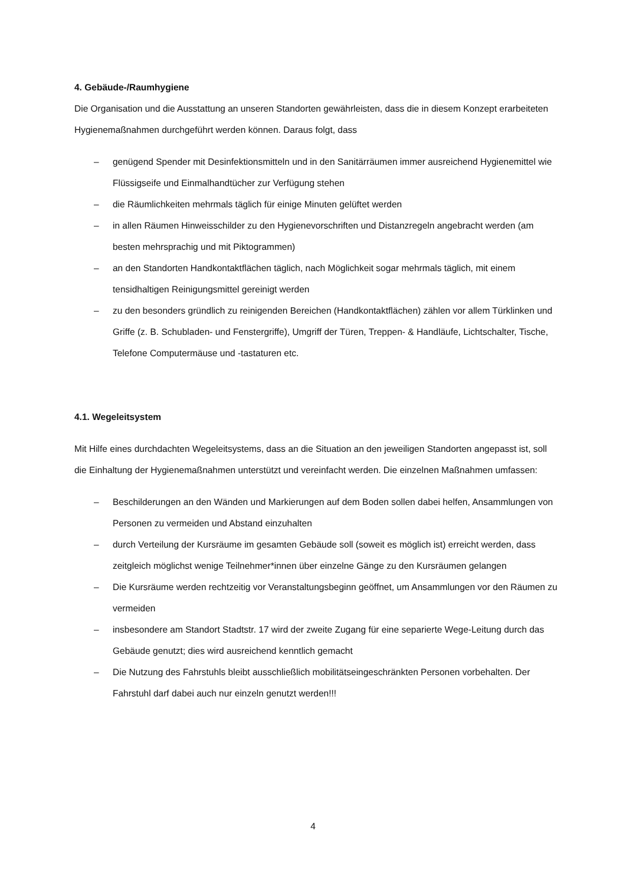4. Gebäude-/Raumhygiene
Die Organisation und die Ausstattung an unseren Standorten gewährleisten, dass die in diesem Konzept erarbeiteten Hygienemaßnahmen durchgeführt werden können. Daraus folgt, dass
– genügend Spender mit Desinfektionsmitteln und in den Sanitärräumen immer ausreichend Hygienemittel wie Flüssigseife und Einmalhandtücher zur Verfügung stehen
– die Räumlichkeiten mehrmals täglich für einige Minuten gelüftet werden
– in allen Räumen Hinweisschilder zu den Hygienevorschriften und Distanzregeln angebracht werden (am besten mehrsprachig und mit Piktogrammen)
– an den Standorten Handkontaktflächen täglich, nach Möglichkeit sogar mehrmals täglich, mit einem tensidhaltigen Reinigungsmittel gereinigt werden
– zu den besonders gründlich zu reinigenden Bereichen (Handkontaktflächen) zählen vor allem Türklinken und Griffe (z. B. Schubladen- und Fenstergriffe), Umgriff der Türen, Treppen- & Handläufe, Lichtschalter, Tische, Telefone Computermäuse und -tastaturen etc.
4.1. Wegeleitsystem
Mit Hilfe eines durchdachten Wegeleitsystems, dass an die Situation an den jeweiligen Standorten angepasst ist, soll die Einhaltung der Hygienemaßnahmen unterstützt und vereinfacht werden. Die einzelnen Maßnahmen umfassen:
– Beschilderungen an den Wänden und Markierungen auf dem Boden sollen dabei helfen, Ansammlungen von Personen zu vermeiden und Abstand einzuhalten
– durch Verteilung der Kursräume im gesamten Gebäude soll (soweit es möglich ist) erreicht werden, dass zeitgleich möglichst wenige Teilnehmer*innen über einzelne Gänge zu den Kursräumen gelangen
– Die Kursräume werden rechtzeitig vor Veranstaltungsbeginn geöffnet, um Ansammlungen vor den Räumen zu vermeiden
– insbesondere am Standort Stadtstr. 17 wird der zweite Zugang für eine separierte Wege-Leitung durch das Gebäude genutzt; dies wird ausreichend kenntlich gemacht
– Die Nutzung des Fahrstuhls bleibt ausschließlich mobilitätseingeschränkten Personen vorbehalten. Der Fahrstuhl darf dabei auch nur einzeln genutzt werden!!!
4